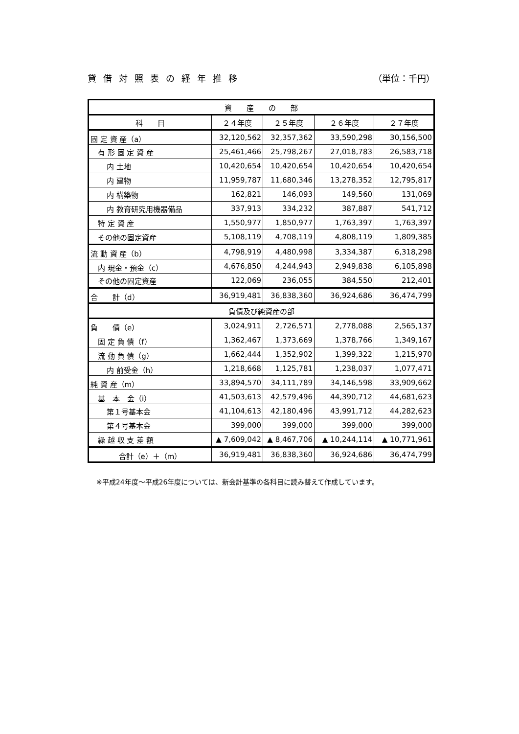貸借対照表の経年推移 （単位：千円）
| 資 産 の 部 | | | | |
| --- | --- | --- | --- | --- |
| 科 目 | ２４年度 | ２５年度 | ２６年度 | ２７年度 |
| 固 定 資 産（a） | 32,120,562 | 32,357,362 | 33,590,298 | 30,156,500 |
| 有 形 固 定 資 産 | 25,461,466 | 25,798,267 | 27,018,783 | 26,583,718 |
| 内 土地 | 10,420,654 | 10,420,654 | 10,420,654 | 10,420,654 |
| 内 建物 | 11,959,787 | 11,680,346 | 13,278,352 | 12,795,817 |
| 内 構築物 | 162,821 | 146,093 | 149,560 | 131,069 |
| 内 教育研究用機器備品 | 337,913 | 334,232 | 387,887 | 541,712 |
| 特 定 資 産 | 1,550,977 | 1,850,977 | 1,763,397 | 1,763,397 |
| その他の固定資産 | 5,108,119 | 4,708,119 | 4,808,119 | 1,809,385 |
| 流 動 資 産（b） | 4,798,919 | 4,480,998 | 3,334,387 | 6,318,298 |
| 内 現金・預金（c） | 4,676,850 | 4,244,943 | 2,949,838 | 6,105,898 |
| その他の固定資産 | 122,069 | 236,055 | 384,550 | 212,401 |
| 合 計（d） | 36,919,481 | 36,838,360 | 36,924,686 | 36,474,799 |
| 負債及び純資産の部 | | | | |
| 負 債（e） | 3,024,911 | 2,726,571 | 2,778,088 | 2,565,137 |
| 固 定 負 債（f） | 1,362,467 | 1,373,669 | 1,378,766 | 1,349,167 |
| 流 動 負 債（g） | 1,662,444 | 1,352,902 | 1,399,322 | 1,215,970 |
| 内 前受金（h） | 1,218,668 | 1,125,781 | 1,238,037 | 1,077,471 |
| 純 資 産（m） | 33,894,570 | 34,111,789 | 34,146,598 | 33,909,662 |
| 基 本 金（i） | 41,503,613 | 42,579,496 | 44,390,712 | 44,681,623 |
| 第１号基本金 | 41,104,613 | 42,180,496 | 43,991,712 | 44,282,623 |
| 第４号基本金 | 399,000 | 399,000 | 399,000 | 399,000 |
| 繰 越 収 支 差 額 | ▲ 7,609,042 | ▲ 8,467,706 | ▲ 10,244,114 | ▲ 10,771,961 |
| 合計（e）＋（m） | 36,919,481 | 36,838,360 | 36,924,686 | 36,474,799 |
※平成24年度～平成26年度については、新会計基準の各科目に読み替えて作成しています。